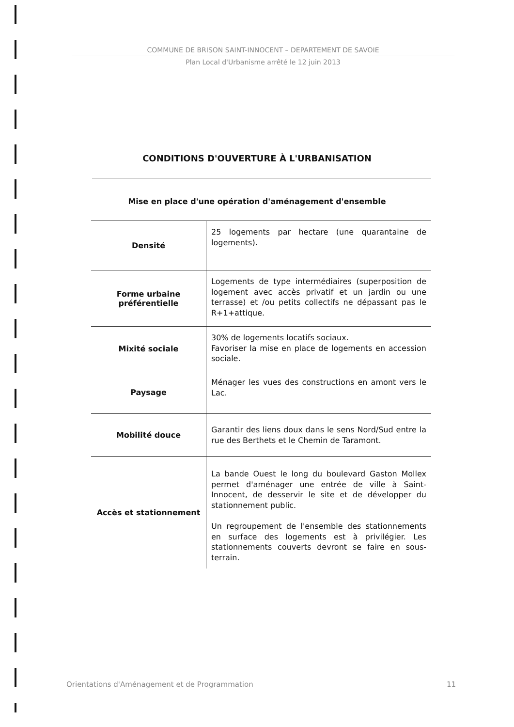COMMUNE DE BRISON SAINT-INNOCENT – DEPARTEMENT DE SAVOIE
Plan Local d'Urbanisme arrêté le 12 juin 2013
CONDITIONS D'OUVERTURE À L'URBANISATION
Mise en place d'une opération d'aménagement d'ensemble
| Densité | 25 logements par hectare (une quarantaine de logements). |
| Forme urbaine préférentielle | Logements de type intermédiaires (superposition de logement avec accès privatif et un jardin ou une terrasse) et /ou petits collectifs ne dépassant pas le R+1+attique. |
| Mixité sociale | 30% de logements locatifs sociaux. Favoriser la mise en place de logements en accession sociale. |
| Paysage | Ménager les vues des constructions en amont vers le Lac. |
| Mobilité douce | Garantir des liens doux dans le sens Nord/Sud entre la rue des Berthets et le Chemin de Taramont. |
| Accès et stationnement | La bande Ouest le long du boulevard Gaston Mollex permet d'aménager une entrée de ville à Saint-Innocent, de desservir le site et de développer du stationnement public. Un regroupement de l'ensemble des stationnements en surface des logements est à privilégier. Les stationnements couverts devront se faire en sous-terrain. |
Orientations d'Aménagement et de Programmation 11